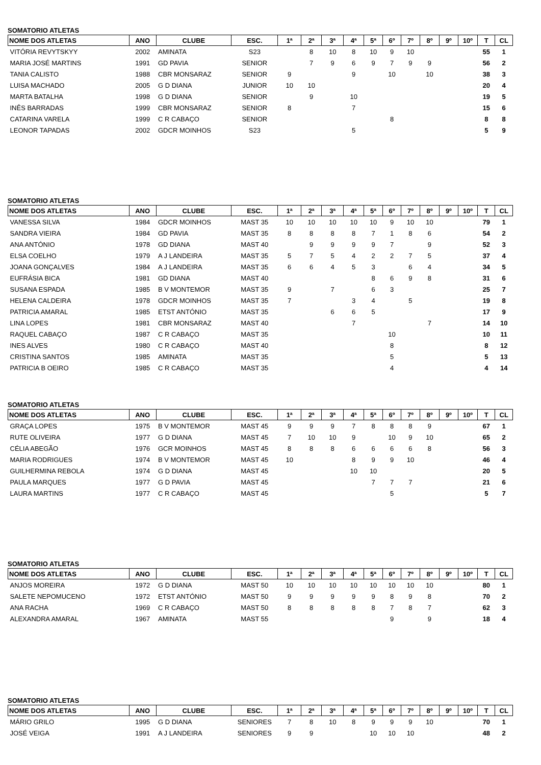SOMATORIO ATLETAS
| NOME DOS ATLETAS | ANO | CLUBE | ESC. | 1ª | 2ª | 3ª | 4ª | 5ª | 6º | 7º | 8º | 9º | 10º | T | CL |
| --- | --- | --- | --- | --- | --- | --- | --- | --- | --- | --- | --- | --- | --- | --- | --- |
| VITÓRIA REVYTSKYY | 2002 | AMINATA | S23 | | 8 | 10 | 8 | 10 | 9 | 10 | | | | 55 | 1 |
| MARIA JOSÉ MARTINS | 1991 | GD PAVIA | SENIOR | | 7 | 9 | 6 | 9 | 7 | 9 | 9 | | | 56 | 2 |
| TANIA CALISTO | 1988 | CBR MONSARAZ | SENIOR | 9 | | | 9 | | 10 | | 10 | | | 38 | 3 |
| LUISA MACHADO | 2005 | G D DIANA | JUNIOR | 10 | 10 | | | | | | | | | 20 | 4 |
| MARTA BATALHA | 1998 | G D DIANA | SENIOR | | 9 | | 10 | | | | | | | 19 | 5 |
| INÊS BARRADAS | 1999 | CBR MONSARAZ | SENIOR | 8 | | | 7 | | | | | | | 15 | 6 |
| CATARINA VARELA | 1999 | C R CABAÇO | SENIOR | | | | | | 8 | | | | | 8 | 8 |
| LEONOR TAPADAS | 2002 | GDCR MOINHOS | S23 | | | | 5 | | | | | | | 5 | 9 |
SOMATORIO ATLETAS
| NOME DOS ATLETAS | ANO | CLUBE | ESC. | 1ª | 2ª | 3ª | 4ª | 5ª | 6º | 7º | 8º | 9º | 10º | T | CL |
| --- | --- | --- | --- | --- | --- | --- | --- | --- | --- | --- | --- | --- | --- | --- | --- |
| VANESSA SILVA | 1984 | GDCR MOINHOS | MAST 35 | 10 | 10 | 10 | 10 | 10 | 9 | 10 | 10 | | | 79 | 1 |
| SANDRA VIEIRA | 1984 | GD PAVIA | MAST 35 | 8 | 8 | 8 | 8 | 7 | 1 | 8 | 6 | | | 54 | 2 |
| ANA ANTÓNIO | 1978 | GD DIANA | MAST 40 | | 9 | 9 | 9 | 9 | 7 | | 9 | | | 52 | 3 |
| ELSA COELHO | 1979 | A J LANDEIRA | MAST 35 | 5 | 7 | 5 | 4 | 2 | 2 | 7 | 5 | | | 37 | 4 |
| JOANA GONÇALVES | 1984 | A J LANDEIRA | MAST 35 | 6 | 6 | 4 | 5 | 3 | | 6 | 4 | | | 34 | 5 |
| EUFRÁSIA BICA | 1981 | GD DIANA | MAST 40 | | | | | 8 | 6 | 9 | 8 | | | 31 | 6 |
| SUSANA ESPADA | 1985 | B V MONTEMOR | MAST 35 | 9 | | 7 | | 6 | 3 | | | | | 25 | 7 |
| HELENA CALDEIRA | 1978 | GDCR MOINHOS | MAST 35 | 7 | | | 3 | 4 | | 5 | | | | 19 | 8 |
| PATRICIA AMARAL | 1985 | ETST ANTÓNIO | MAST 35 | | | 6 | 6 | 5 | | | | | | 17 | 9 |
| LINA LOPES | 1981 | CBR MONSARAZ | MAST 40 | | | | 7 | | | | 7 | | | 14 | 10 |
| RAQUEL CABAÇO | 1987 | C R CABAÇO | MAST 35 | | | | | | 10 | | | | | 10 | 11 |
| INES ALVES | 1980 | C R CABAÇO | MAST 40 | | | | | | 8 | | | | | 8 | 12 |
| CRISTINA SANTOS | 1985 | AMINATA | MAST 35 | | | | | | 5 | | | | | 5 | 13 |
| PATRICIA B OEIRO | 1985 | C R CABAÇO | MAST 35 | | | | | | 4 | | | | | 4 | 14 |
SOMATORIO ATLETAS
| NOME DOS ATLETAS | ANO | CLUBE | ESC. | 1ª | 2ª | 3ª | 4ª | 5ª | 6º | 7º | 8º | 9º | 10º | T | CL |
| --- | --- | --- | --- | --- | --- | --- | --- | --- | --- | --- | --- | --- | --- | --- | --- |
| GRAÇA LOPES | 1975 | B V MONTEMOR | MAST 45 | 9 | 9 | 9 | 7 | 8 | 8 | 8 | 9 | | | 67 | 1 |
| RUTE OLIVEIRA | 1977 | G D DIANA | MAST 45 | 7 | 10 | 10 | 9 | | 10 | 9 | 10 | | | 65 | 2 |
| CÉLIA ABEGÃO | 1976 | GCR MOINHOS | MAST 45 | 8 | 8 | 8 | 6 | 6 | 6 | 6 | 8 | | | 56 | 3 |
| MARIA RODRIGUES | 1974 | B V MONTEMOR | MAST 45 | 10 | | | 8 | 9 | 9 | 10 | | | | 46 | 4 |
| GUILHERMINA REBOLA | 1974 | G D DIANA | MAST 45 | | | | 10 | 10 | | | | | | 20 | 5 |
| PAULA MARQUES | 1977 | G D PAVIA | MAST 45 | | | | | 7 | 7 | 7 | | | | 21 | 6 |
| LAURA MARTINS | 1977 | C R CABAÇO | MAST 45 | | | | | | 5 | | | | | 5 | 7 |
SOMATORIO ATLETAS
| NOME DOS ATLETAS | ANO | CLUBE | ESC. | 1ª | 2ª | 3ª | 4ª | 5ª | 6º | 7º | 8º | 9º | 10º | T | CL |
| --- | --- | --- | --- | --- | --- | --- | --- | --- | --- | --- | --- | --- | --- | --- | --- |
| ANJOS MOREIRA | 1972 | G D DIANA | MAST 50 | 10 | 10 | 10 | 10 | 10 | 10 | 10 | 10 | | | 80 | 1 |
| SALETE NEPOMUCENO | 1972 | ETST ANTÓNIO | MAST 50 | 9 | 9 | 9 | 9 | 9 | 8 | 9 | 8 | | | 70 | 2 |
| ANA RACHA | 1969 | C R CABAÇO | MAST 50 | 8 | 8 | 8 | 8 | 8 | 7 | 8 | 7 | | | 62 | 3 |
| ALEXANDRA AMARAL | 1967 | AMINATA | MAST 55 | | | | | | 9 | | 9 | | | 18 | 4 |
SOMATORIO ATLETAS
| NOME DOS ATLETAS | ANO | CLUBE | ESC. | 1ª | 2ª | 3ª | 4ª | 5ª | 6º | 7º | 8º | 9º | 10º | T | CL |
| --- | --- | --- | --- | --- | --- | --- | --- | --- | --- | --- | --- | --- | --- | --- | --- |
| MÁRIO GRILO | 1995 | G D DIANA | SENIORES | 7 | 8 | 10 | 8 | 9 | 9 | 9 | 10 | | | 70 | 1 |
| JOSÉ VEIGA | 1991 | A J LANDEIRA | SENIORES | 9 | 9 | | | 10 | 10 | 10 | | | | 48 | 2 |